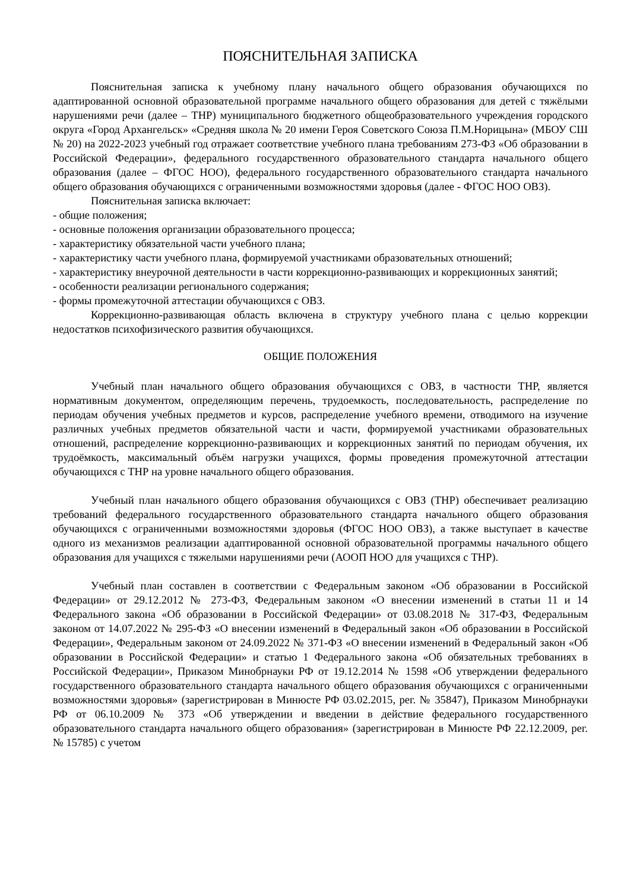ПОЯСНИТЕЛЬНАЯ ЗАПИСКА
Пояснительная записка к учебному плану начального общего образования обучающихся по адаптированной основной образовательной программе начального общего образования для детей с тяжёлыми нарушениями речи (далее – ТНР) муниципального бюджетного общеобразовательного учреждения городского округа «Город Архангельск» «Средняя школа № 20 имени Героя Советского Союза П.М.Норицына» (МБОУ СШ № 20) на 2022-2023 учебный год отражает соответствие учебного плана требованиям 273-ФЗ «Об образовании в Российской Федерации», федерального государственного образовательного стандарта начального общего образования (далее – ФГОС НОО), федерального государственного образовательного стандарта начального общего образования обучающихся с ограниченными возможностями здоровья (далее - ФГОС НОО ОВЗ).
Пояснительная записка включает:
- общие положения;
- основные положения организации образовательного процесса;
- характеристику обязательной части учебного плана;
- характеристику части учебного плана, формируемой участниками образовательных отношений;
- характеристику внеурочной деятельности в части коррекционно-развивающих и коррекционных занятий;
- особенности реализации регионального содержания;
- формы промежуточной аттестации обучающихся с ОВЗ.
Коррекционно-развивающая область включена в структуру учебного плана с целью коррекции недостатков психофизического развития обучающихся.
ОБЩИЕ ПОЛОЖЕНИЯ
Учебный план начального общего образования обучающихся с ОВЗ, в частности ТНР, является нормативным документом, определяющим перечень, трудоемкость, последовательность, распределение по периодам обучения учебных предметов и курсов, распределение учебного времени, отводимого на изучение различных учебных предметов обязательной части и части, формируемой участниками образовательных отношений, распределение коррекционно-развивающих и коррекционных занятий по периодам обучения, их трудоёмкость, максимальный объём нагрузки учащихся, формы проведения промежуточной аттестации обучающихся с ТНР на уровне начального общего образования.
Учебный план начального общего образования обучающихся с ОВЗ (ТНР) обеспечивает реализацию требований федерального государственного образовательного стандарта начального общего образования обучающихся с ограниченными возможностями здоровья (ФГОС НОО ОВЗ), а также выступает в качестве одного из механизмов реализации адаптированной основной образовательной программы начального общего образования для учащихся с тяжелыми нарушениями речи (АООП НОО для учащихся с ТНР).
Учебный план составлен в соответствии с Федеральным законом «Об образовании в Российской Федерации» от 29.12.2012 № 273-ФЗ, Федеральным законом «О внесении изменений в статьи 11 и 14 Федерального закона «Об образовании в Российской Федерации» от 03.08.2018 № 317-ФЗ, Федеральным законом от 14.07.2022 № 295-ФЗ «О внесении изменений в Федеральный закон «Об образовании в Российской Федерации», Федеральным законом от 24.09.2022 № 371-ФЗ «О внесении изменений в Федеральный закон «Об образовании в Российской Федерации» и статью 1 Федерального закона «Об обязательных требованиях в Российской Федерации», Приказом Минобрнауки РФ от 19.12.2014 № 1598 «Об утверждении федерального государственного образовательного стандарта начального общего образования обучающихся с ограниченными возможностями здоровья» (зарегистрирован в Минюсте РФ 03.02.2015, рег. № 35847), Приказом Минобрнауки РФ от 06.10.2009 № 373 «Об утверждении и введении в действие федерального государственного образовательного стандарта начального общего образования» (зарегистрирован в Минюсте РФ 22.12.2009, рег. № 15785) с учетом